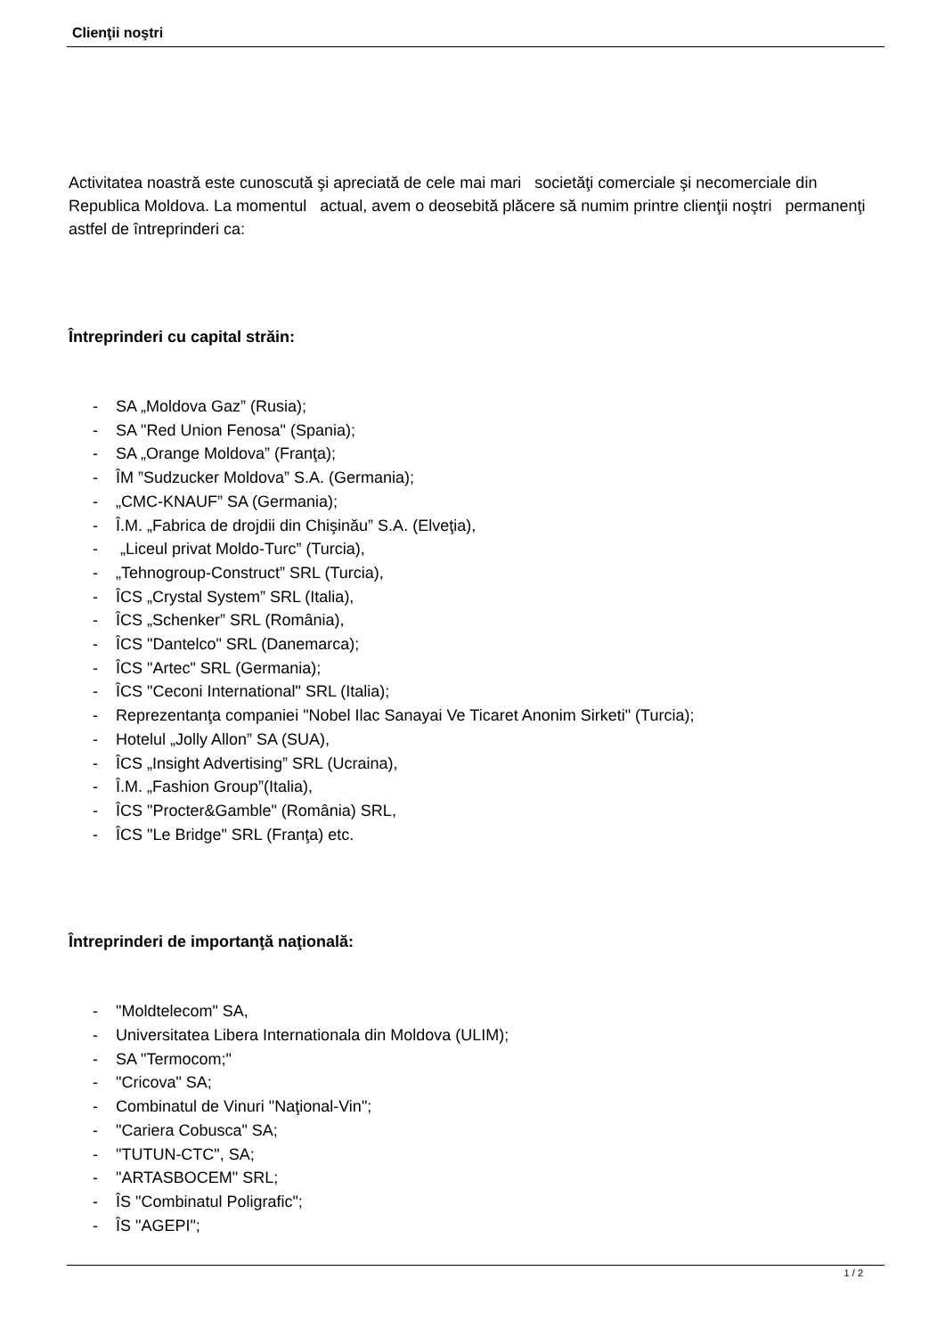Clienţii noştri
Activitatea noastră este cunoscută şi apreciată de cele mai mari societăţi comerciale şi necomerciale din Republica Moldova. La momentul actual, avem o deosebită plăcere să numim printre clienţii noştri permanenţi astfel de întreprinderi ca:
Întreprinderi cu capital străin:
- SA „Moldova Gaz” (Rusia);
- SA "Red Union Fenosa" (Spania);
- SA „Orange Moldova” (Franţa);
- ÎM ”Sudzucker Moldova” S.A. (Germania);
- „CMC-KNAUF” SA (Germania);
- Î.M. „Fabrica de drojdii din Chişinău” S.A. (Elveţia),
- „Liceul privat Moldo-Turc” (Turcia),
- „Tehnogroup-Construct” SRL (Turcia),
- ÎCS „Crystal System” SRL (Italia),
- ÎCS „Schenker” SRL (România),
- ÎCS "Dantelco" SRL (Danemarca);
- ÎCS "Artec" SRL (Germania);
- ÎCS "Ceconi International" SRL (Italia);
- Reprezentanţa companiei "Nobel Ilac Sanayai Ve Ticaret Anonim Sirketi" (Turcia);
- Hotelul „Jolly Allon” SA (SUA),
- ÎCS „Insight Advertising” SRL (Ucraina),
- Î.M. „Fashion Group”(Italia),
- ÎCS "Procter&Gamble" (România) SRL,
- ÎCS "Le Bridge" SRL (Franţa) etc.
Întreprinderi de importanţă naţională:
- "Moldtelecom" SA,
- Universitatea Libera Internationala din Moldova (ULIM);
- SA "Termocom;"
- "Cricova" SA;
- Combinatul de Vinuri "Naţional-Vin";
- "Cariera Cobusca" SA;
- "TUTUN-CTC", SA;
- "ARTASBOCEM" SRL;
- ÎS "Combinatul Poligrafic";
- ÎS "AGEPI";
1 / 2